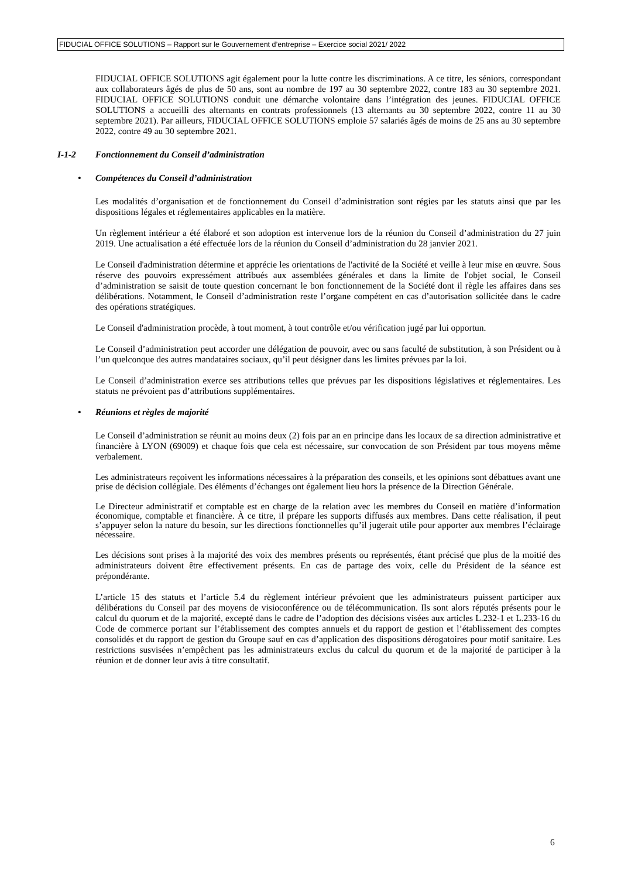FIDUCIAL OFFICE SOLUTIONS – Rapport sur le Gouvernement d’entreprise – Exercice social 2021/ 2022
FIDUCIAL OFFICE SOLUTIONS agit également pour la lutte contre les discriminations. A ce titre, les séniors, correspondant aux collaborateurs âgés de plus de 50 ans, sont au nombre de 197 au 30 septembre 2022, contre 183 au 30 septembre 2021. FIDUCIAL OFFICE SOLUTIONS conduit une démarche volontaire dans l’intégration des jeunes. FIDUCIAL OFFICE SOLUTIONS a accueilli des alternants en contrats professionnels (13 alternants au 30 septembre 2022, contre 11 au 30 septembre 2021). Par ailleurs, FIDUCIAL OFFICE SOLUTIONS emploie 57 salariés âgés de moins de 25 ans au 30 septembre 2022, contre 49 au 30 septembre 2021.
I-1-2 Fonctionnement du Conseil d’administration
• Compétences du Conseil d’administration
Les modalités d’organisation et de fonctionnement du Conseil d’administration sont régies par les statuts ainsi que par les dispositions légales et réglementaires applicables en la matière.
Un règlement intérieur a été élaboré et son adoption est intervenue lors de la réunion du Conseil d’administration du 27 juin 2019. Une actualisation a été effectuée lors de la réunion du Conseil d’administration du 28 janvier 2021.
Le Conseil d'administration détermine et apprécie les orientations de l'activité de la Société et veille à leur mise en œuvre. Sous réserve des pouvoirs expressément attribués aux assemblées générales et dans la limite de l'objet social, le Conseil d’administration se saisit de toute question concernant le bon fonctionnement de la Société dont il règle les affaires dans ses délibérations. Notamment, le Conseil d’administration reste l’organe compétent en cas d’autorisation sollicitée dans le cadre des opérations stratégiques.
Le Conseil d'administration procède, à tout moment, à tout contrôle et/ou vérification jugé par lui opportun.
Le Conseil d’administration peut accorder une délégation de pouvoir, avec ou sans faculté de substitution, à son Président ou à l’un quelconque des autres mandataires sociaux, qu’il peut désigner dans les limites prévues par la loi.
Le Conseil d’administration exerce ses attributions telles que prévues par les dispositions législatives et réglementaires. Les statuts ne prévoient pas d’attributions supplémentaires.
• Réunions et règles de majorité
Le Conseil d’administration se réunit au moins deux (2) fois par an en principe dans les locaux de sa direction administrative et financière à LYON (69009) et chaque fois que cela est nécessaire, sur convocation de son Président par tous moyens même verbalement.
Les administrateurs reçoivent les informations nécessaires à la préparation des conseils, et les opinions sont débattues avant une prise de décision collégiale. Des éléments d’échanges ont également lieu hors la présence de la Direction Générale.
Le Directeur administratif et comptable est en charge de la relation avec les membres du Conseil en matière d’information économique, comptable et financière. À ce titre, il prépare les supports diffusés aux membres. Dans cette réalisation, il peut s’appuyer selon la nature du besoin, sur les directions fonctionnelles qu’il jugerait utile pour apporter aux membres l’éclairage nécessaire.
Les décisions sont prises à la majorité des voix des membres présents ou représentés, étant précisé que plus de la moitié des administrateurs doivent être effectivement présents. En cas de partage des voix, celle du Président de la séance est prépondérante.
L’article 15 des statuts et l’article 5.4 du règlement intérieur prévoient que les administrateurs puissent participer aux délibérations du Conseil par des moyens de visioconférence ou de télécommunication. Ils sont alors réputés présents pour le calcul du quorum et de la majorité, excepté dans le cadre de l’adoption des décisions visées aux articles L.232-1 et L.233-16 du Code de commerce portant sur l’établissement des comptes annuels et du rapport de gestion et l’établissement des comptes consolidés et du rapport de gestion du Groupe sauf en cas d’application des dispositions dérogatoires pour motif sanitaire. Les restrictions susvisées n’empêchent pas les administrateurs exclus du calcul du quorum et de la majorité de participer à la réunion et de donner leur avis à titre consultatif.
6